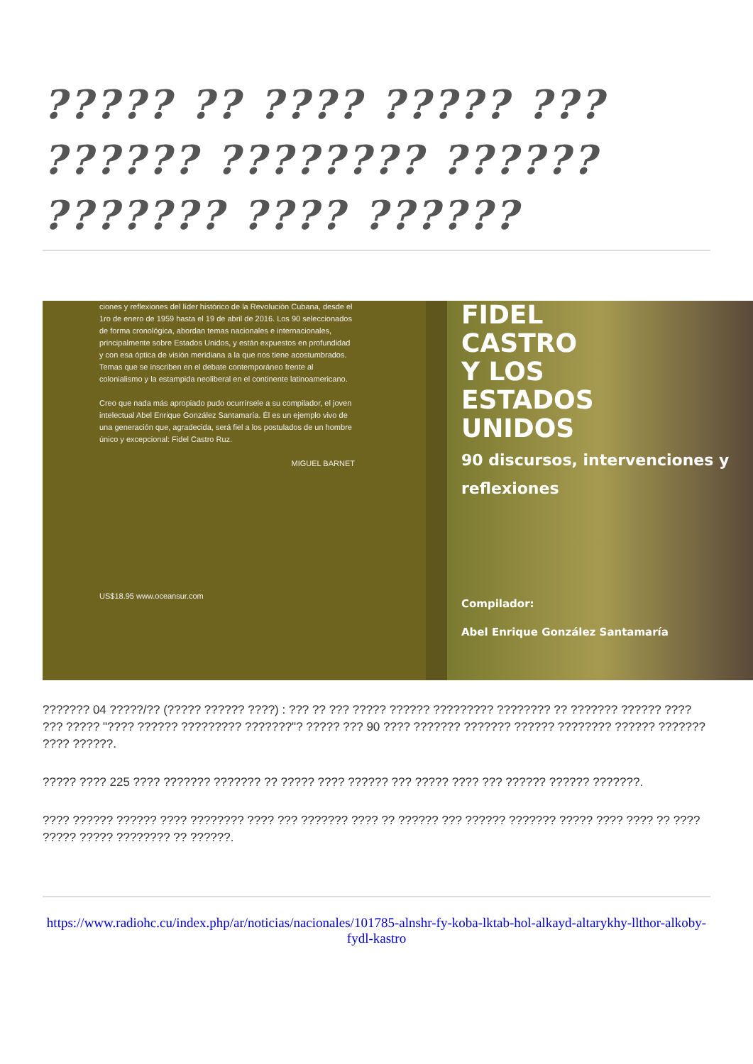????? ?? ???? ????? ??? ?????? ???????? ?????? ??????? ???? ??????
ciones y reflexiones del líder histórico de la Revolución Cubana, desde el 1ro de enero de 1959 hasta el 19 de abril de 2016. Los 90 seleccionados de forma cronológica, abordan temas nacionales e internacionales, principalmente sobre Estados Unidos, y están expuestos en profundidad y con esa óptica de visión meridiana a la que nos tiene acostumbrados. Temas que se inscriben en el debate contemporáneo frente al colonialismo y la estampida neoliberal en el continente latinoamericano.
Creo que nada más apropiado pudo ocurrírsele a su compilador, el joven intelectual Abel Enrique González Santamaría. Él es un ejemplo vivo de una generación que, agradecida, será fiel a los postulados de un hombre único y excepcional: Fidel Castro Ruz.
MIGUEL BARNET
US$18.95 www.oceansur.com
FIDEL
CASTRO
Y LOS
ESTADOS
UNIDOS
90 discursos, intervenciones y reflexiones
Compilador:
Abel Enrique González Santamaría
??????? 04 ?????/?? (????? ?????? ????) : ??? ?? ??? ????? ?????? ????????? ???????? ?? ??????? ?????? ???? ??? ????? "???? ?????? ????????? ???????"? ????? ??? 90 ???? ??????? ??????? ?????? ???????? ?????? ??????? ???? ??????.
????? ???? 225 ???? ??????? ??????? ?? ????? ???? ?????? ??? ????? ???? ??? ?????? ?????? ???????.
???? ?????? ?????? ???? ???????? ???? ??? ??????? ???? ?? ?????? ??? ?????? ??????? ????? ???? ???? ?? ???? ????? ????? ???????? ?? ??????.
https://www.radiohc.cu/index.php/ar/noticias/nacionales/101785-alnshr-fy-koba-lktab-hol-alkayd-altarykhy-llthor-alkoby-fydl-kastro